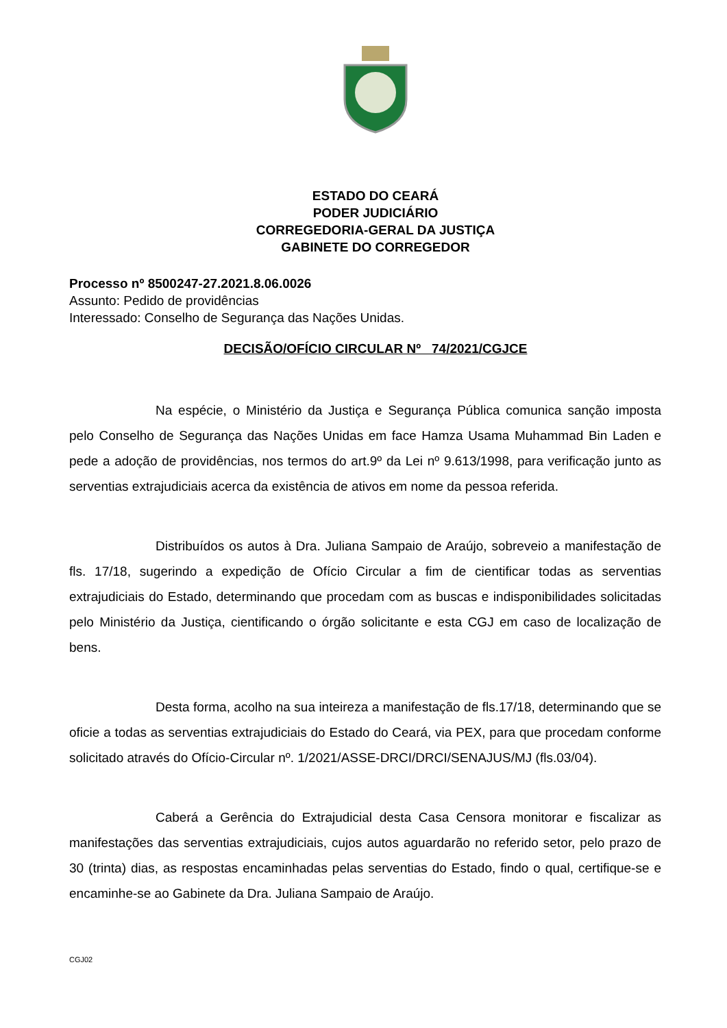ESTADO DO CEARÁ
PODER JUDICIÁRIO
CORREGEDORIA-GERAL DA JUSTIÇA
GABINETE DO CORREGEDOR
Processo nº 8500247-27.2021.8.06.0026
Assunto: Pedido de providências
Interessado: Conselho de Segurança das Nações Unidas.
DECISÃO/OFÍCIO CIRCULAR Nº 74/2021/CGJCE
Na espécie, o Ministério da Justiça e Segurança Pública comunica sanção imposta pelo Conselho de Segurança das Nações Unidas em face Hamza Usama Muhammad Bin Laden e pede a adoção de providências, nos termos do art.9º da Lei nº 9.613/1998, para verificação junto as serventias extrajudiciais acerca da existência de ativos em nome da pessoa referida.
Distribuídos os autos à Dra. Juliana Sampaio de Araújo, sobreveio a manifestação de fls. 17/18, sugerindo a expedição de Ofício Circular a fim de cientificar todas as serventias extrajudiciais do Estado, determinando que procedam com as buscas e indisponibilidades solicitadas pelo Ministério da Justiça, cientificando o órgão solicitante e esta CGJ em caso de localização de bens.
Desta forma, acolho na sua inteireza a manifestação de fls.17/18, determinando que se oficie a todas as serventias extrajudiciais do Estado do Ceará, via PEX, para que procedam conforme solicitado através do Ofício-Circular nº. 1/2021/ASSE-DRCI/DRCI/SENAJUS/MJ (fls.03/04).
Caberá a Gerência do Extrajudicial desta Casa Censora monitorar e fiscalizar as manifestações das serventias extrajudiciais, cujos autos aguardarão no referido setor, pelo prazo de 30 (trinta) dias, as respostas encaminhadas pelas serventias do Estado, findo o qual, certifique-se e encaminhe-se ao Gabinete da Dra. Juliana Sampaio de Araújo.
CGJ02